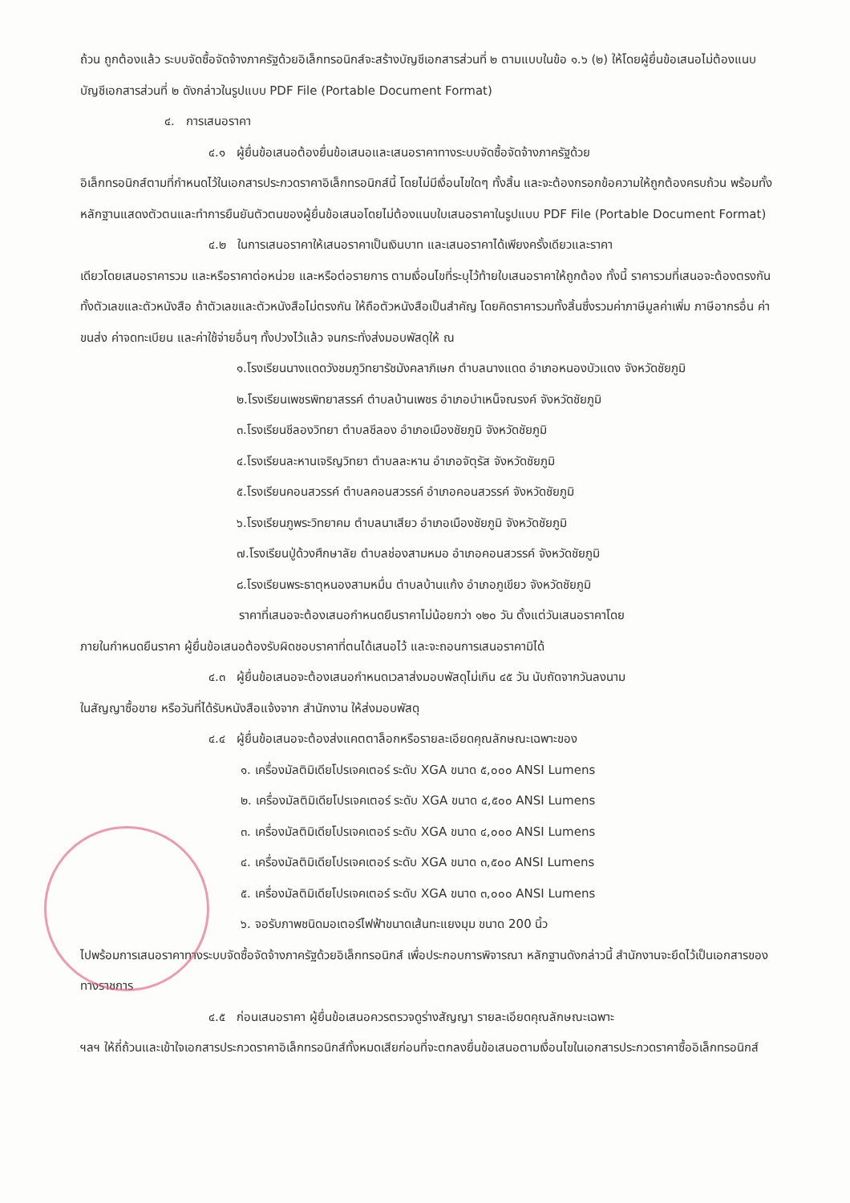ถ้วน ถูกต้องแล้ว ระบบจัดซื้อจัดจ้างภาครัฐด้วยอิเล็กทรอนิกส์จะสร้างบัญชีเอกสารส่วนที่ ๒ ตามแบบในข้อ ๑.๖ (๒) ให้โดยผู้ยื่นข้อเสนอไม่ต้องแนบบัญชีเอกสารส่วนที่ ๒ ดังกล่าวในรูปแบบ PDF File (Portable Document Format)
๔. การเสนอราคา
๔.๑ ผู้ยื่นข้อเสนอต้องยื่นข้อเสนอและเสนอราคาทางระบบจัดซื้อจัดจ้างภาครัฐด้วย
อิเล็กทรอนิกส์ตามที่กำหนดไว้ในเอกสารประกวดราคาอิเล็กทรอนิกส์นี้ โดยไม่มีเงื่อนไขใดๆ ทั้งสิ้น และจะต้องกรอกข้อความให้ถูกต้องครบถ้วน พร้อมทั้งหลักฐานแสดงตัวตนและทำการยืนยันตัวตนของผู้ยื่นข้อเสนอโดยไม่ต้องแนบใบเสนอราคาในรูปแบบ PDF File (Portable Document Format)
๔.๒ ในการเสนอราคาให้เสนอราคาเป็นเงินบาท และเสนอราคาได้เพียงครั้งเดียวและราคา
เดียวโดยเสนอราคารวม และหรือราคาต่อหน่วย และหรือต่อรายการ ตามเงื่อนไขที่ระบุไว้ท้ายใบเสนอราคาให้ถูกต้อง ทั้งนี้ ราคารวมที่เสนอจะต้องตรงกันทั้งตัวเลขและตัวหนังสือ ถ้าตัวเลขและตัวหนังสือไม่ตรงกัน ให้ถือตัวหนังสือเป็นสำคัญ โดยคิดราคารวมทั้งสิ้นซึ่งรวมค่าภาษีมูลค่าเพิ่ม ภาษีอากรอื่น ค่าขนส่ง ค่าจดทะเบียน และค่าใช้จ่ายอื่นๆ ทั้งปวงไว้แล้ว จนกระทั่งส่งมอบพัสดุให้ ณ
๑.โรงเรียนนางแดดวังชมภูวิทยารัชมังคลาภิเษก ตำบลนางแดด อำเภอหนองบัวแดง จังหวัดชัยภูมิ
๒.โรงเรียนเพชรพิทยาสรรค์ ตำบลบ้านเพชร อำเภอบำเหน็จณรงค์ จังหวัดชัยภูมิ
๓.โรงเรียนชีลองวิทยา ตำบลชีลอง อำเภอเมืองชัยภูมิ จังหวัดชัยภูมิ
๔.โรงเรียนละหานเจริญวิทยา ตำบลละหาน อำเภอจัตุรัส จังหวัดชัยภูมิ
๕.โรงเรียนคอนสวรรค์ ตำบลคอนสวรรค์ อำเภอคอนสวรรค์ จังหวัดชัยภูมิ
๖.โรงเรียนภูพระวิทยาคม ตำบลนาเสียว อำเภอเมืองชัยภูมิ จังหวัดชัยภูมิ
๗.โรงเรียนปู่ด้วงศึกษาลัย ตำบลช่องสามหมอ อำเภอคอนสวรรค์ จังหวัดชัยภูมิ
๘.โรงเรียนพระธาตุหนองสามหมื่น ตำบลบ้านแก้ง อำเภอภูเขียว จังหวัดชัยภูมิ
ราคาที่เสนอจะต้องเสนอกำหนดยืนราคาไม่น้อยกว่า ๑๒๐ วัน ตั้งแต่วันเสนอราคาโดย
ภายในกำหนดยืนราคา ผู้ยื่นข้อเสนอต้องรับผิดชอบราคาที่ตนได้เสนอไว้ และจะถอนการเสนอราคามิได้
๔.๓ ผู้ยื่นข้อเสนอจะต้องเสนอกำหนดเวลาส่งมอบพัสดุไม่เกิน ๔๕ วัน นับถัดจากวันลงนาม
ในสัญญาซื้อขาย หรือวันที่ได้รับหนังสือแจ้งจาก สำนักงาน ให้ส่งมอบพัสดุ
๔.๔ ผู้ยื่นข้อเสนอจะต้องส่งแคตตาล็อกหรือรายละเอียดคุณลักษณะเฉพาะของ
๑. เครื่องมัลติมิเดียโปรเจคเตอร์ ระดับ XGA ขนาด ๕,๐๐๐ ANSI Lumens
๒. เครื่องมัลติมิเดียโปรเจคเตอร์ ระดับ XGA ขนาด ๔,๕๐๐ ANSI Lumens
๓. เครื่องมัลติมิเดียโปรเจคเตอร์ ระดับ XGA ขนาด ๔,๐๐๐ ANSI Lumens
๔. เครื่องมัลติมิเดียโปรเจคเตอร์ ระดับ XGA ขนาด ๓,๕๐๐ ANSI Lumens
๕. เครื่องมัลติมิเดียโปรเจคเตอร์ ระดับ XGA ขนาด ๓,๐๐๐ ANSI Lumens
๖. จอรับภาพชนิดมอเตอร์ไฟฟ้าขนาดเส้นทะแยงมุม ขนาด 200 นิ้ว
ไปพร้อมการเสนอราคาทางระบบจัดซื้อจัดจ้างภาครัฐด้วยอิเล็กทรอนิกส์ เพื่อประกอบการพิจารณา หลักฐานดังกล่าวนี้ สำนักงานจะยึดไว้เป็นเอกสารของทางราชการ
๔.๕ ก่อนเสนอราคา ผู้ยื่นข้อเสนอควรตรวจดูร่างสัญญา รายละเอียดคุณลักษณะเฉพาะ
ฯลฯ ให้ถี่ถ้วนและเข้าใจเอกสารประกวดราคาอิเล็กทรอนิกส์ทั้งหมดเสียก่อนที่จะตกลงยื่นข้อเสนอตามเงื่อนไขในเอกสารประกวดราคาซื้ออิเล็กทรอนิกส์